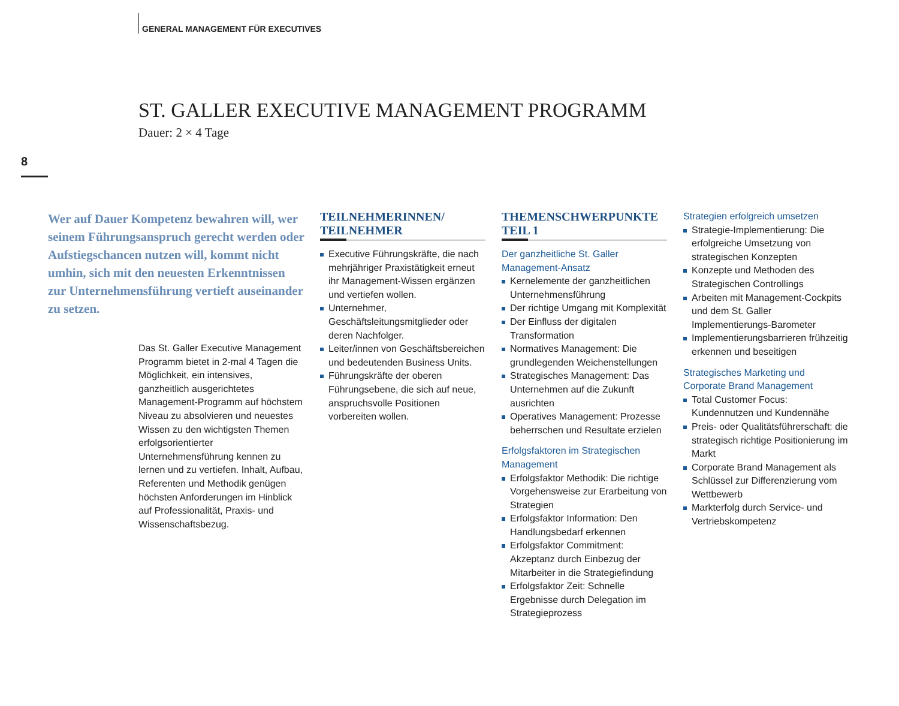GENERAL MANAGEMENT FÜR EXECUTIVES
ST. GALLER EXECUTIVE MANAGEMENT PROGRAMM
Dauer: 2 × 4 Tage
8
Wer auf Dauer Kompetenz bewahren will, wer seinem Führungsanspruch gerecht werden oder Aufstiegschancen nutzen will, kommt nicht umhin, sich mit den neuesten Erkenntnissen zur Unternehmensführung vertieft auseinander zu setzen.
Das St. Galler Executive Management Programm bietet in 2-mal 4 Tagen die Möglichkeit, ein intensives, ganzheitlich ausgerichtetes Management-Programm auf höchstem Niveau zu absolvieren und neuestes Wissen zu den wichtigsten Themen erfolgsorientierter Unternehmensführung kennen zu lernen und zu vertiefen. Inhalt, Aufbau, Referenten und Methodik genügen höchsten Anforderungen im Hinblick auf Professionalität, Praxis- und Wissenschaftsbezug.
TEILNEHMERINNEN/ TEILNEHMER
Executive Führungskräfte, die nach mehrjähriger Praxistätigkeit erneut ihr Management-Wissen ergänzen und vertiefen wollen.
Unternehmer, Geschäftsleitungsmitglieder oder deren Nachfolger.
Leiter/innen von Geschäftsbereichen und bedeutenden Business Units.
Führungskräfte der oberen Führungsebene, die sich auf neue, anspruchsvolle Positionen vorbereiten wollen.
THEMENSCHWERPUNKTE TEIL 1
Der ganzheitliche St. Galler Management-Ansatz
Kernelemente der ganzheitlichen Unternehmensführung
Der richtige Umgang mit Komplexität
Der Einfluss der digitalen Transformation
Normatives Management: Die grundlegenden Weichenstellungen
Strategisches Management: Das Unternehmen auf die Zukunft ausrichten
Operatives Management: Prozesse beherrschen und Resultate erzielen
Erfolgsfaktoren im Strategischen Management
Erfolgsfaktor Methodik: Die richtige Vorgehensweise zur Erarbeitung von Strategien
Erfolgsfaktor Information: Den Handlungsbedarf erkennen
Erfolgsfaktor Commitment: Akzeptanz durch Einbezug der Mitarbeiter in die Strategiefindung
Erfolgsfaktor Zeit: Schnelle Ergebnisse durch Delegation im Strategieprozess
Strategien erfolgreich umsetzen
Strategie-Implementierung: Die erfolgreiche Umsetzung von strategischen Konzepten
Konzepte und Methoden des Strategischen Controllings
Arbeiten mit Management-Cockpits und dem St. Galler Implementierungs-Barometer
Implementierungsbarrieren frühzeitig erkennen und beseitigen
Strategisches Marketing und Corporate Brand Management
Total Customer Focus: Kundennutzen und Kundennähe
Preis- oder Qualitätsführerschaft: die strategisch richtige Positionierung im Markt
Corporate Brand Management als Schlüssel zur Differenzierung vom Wettbewerb
Markterfolg durch Service- und Vertriebskompetenz